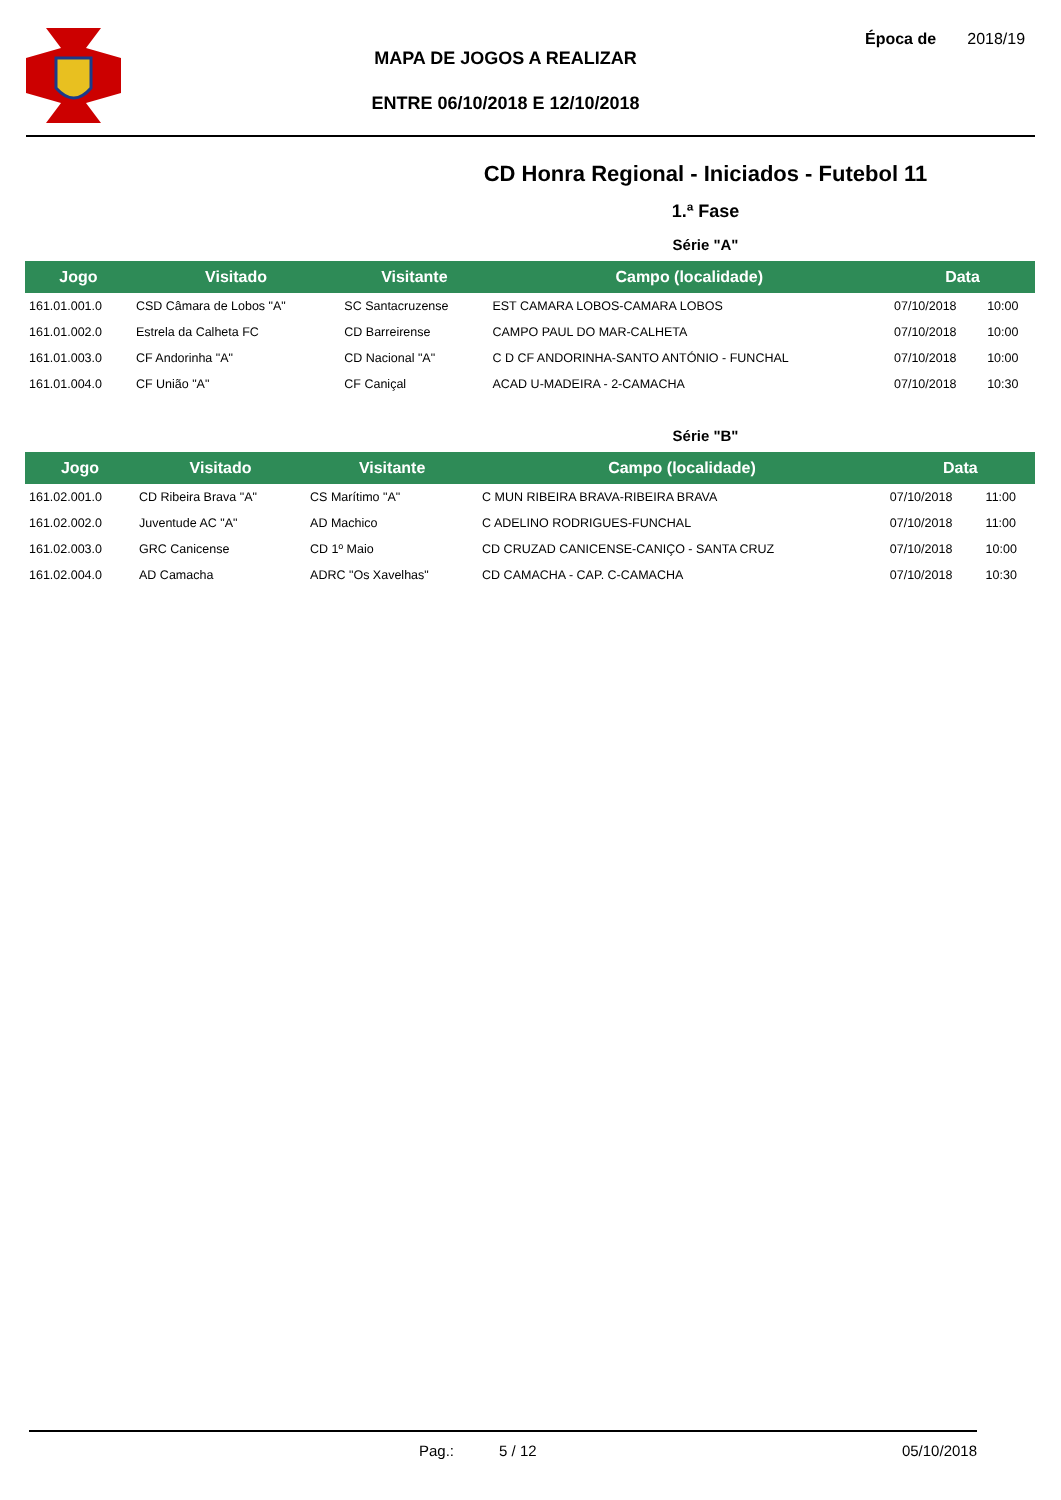MAPA DE JOGOS A REALIZAR
ENTRE 06/10/2018 E 12/10/2018
Época de 2018/19
CD Honra Regional - Iniciados - Futebol 11
1.ª Fase
Série "A"
| Jogo | Visitado | Visitante | Campo (localidade) | Data | |
| --- | --- | --- | --- | --- | --- |
| 161.01.001.0 | CSD Câmara de Lobos "A" | SC Santacruzense | EST CAMARA LOBOS-CAMARA LOBOS | 07/10/2018 | 10:00 |
| 161.01.002.0 | Estrela da Calheta FC | CD Barreirense | CAMPO PAUL DO MAR-CALHETA | 07/10/2018 | 10:00 |
| 161.01.003.0 | CF Andorinha "A" | CD Nacional "A" | C D CF ANDORINHA-SANTO ANTÓNIO - FUNCHAL | 07/10/2018 | 10:00 |
| 161.01.004.0 | CF União "A" | CF Caniçal | ACAD U-MADEIRA - 2-CAMACHA | 07/10/2018 | 10:30 |
Série "B"
| Jogo | Visitado | Visitante | Campo (localidade) | Data | |
| --- | --- | --- | --- | --- | --- |
| 161.02.001.0 | CD Ribeira Brava "A" | CS Marítimo "A" | C MUN RIBEIRA BRAVA-RIBEIRA BRAVA | 07/10/2018 | 11:00 |
| 161.02.002.0 | Juventude AC "A" | AD Machico | C ADELINO RODRIGUES-FUNCHAL | 07/10/2018 | 11:00 |
| 161.02.003.0 | GRC Canicense | CD 1º Maio | CD CRUZAD CANICENSE-CANIÇO - SANTA CRUZ | 07/10/2018 | 10:00 |
| 161.02.004.0 | AD Camacha | ADRC "Os Xavelhas" | CD CAMACHA - CAP. C-CAMACHA | 07/10/2018 | 10:30 |
Pag.: 5 / 12 05/10/2018